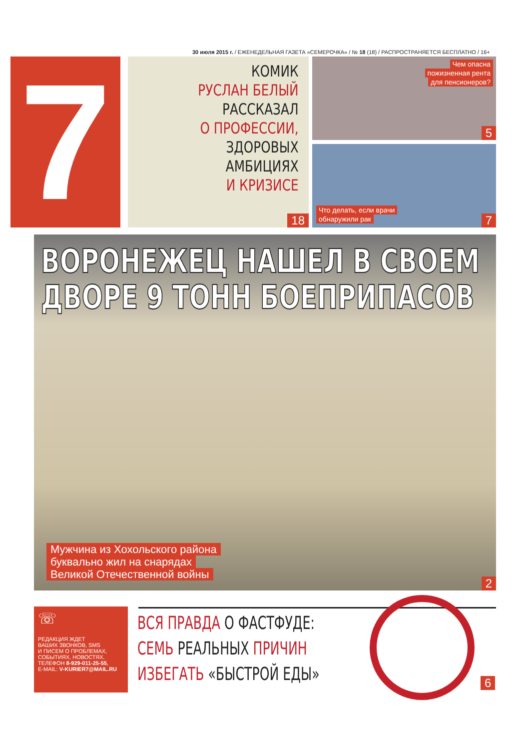30 июля 2015 г. / ЕЖЕНЕДЕЛЬНАЯ ГАЗЕТА «СЕМЕРОЧКА» / № 18 (18) / РАСПРОСТРАНЯЕТСЯ БЕСПЛАТНО / 16+
7
КОМИК
РУСЛАН БЕЛЫЙ
РАССКАЗАЛ
О ПРОФЕССИИ,
ЗДОРОВЫХ
АМБИЦИЯХ
И КРИЗИСЕ
18
Чем опасна
пожизненная рента
для пенсионеров?
5
Что делать, если врачи
обнаружили рак
7
ВОРОНЕЖЕЦ НАШЕЛ В СВОЕМ
ДВОРЕ 9 ТОНН БОЕПРИПАСОВ
Мужчина из Хохольского района
буквально жил на снарядах
Великой Отечественной войны
2
☏
РЕДАКЦИЯ ЖДЕТ
ВАШИХ ЗВОНКОВ, SMS
И ПИСЕМ О ПРОБЛЕМАХ,
СОБЫТИЯХ, НОВОСТЯХ.
ТЕЛЕФОН 8-929-011-25-55,
E-MAIL: V-KURIER7@MAIL.RU
ВСЯ ПРАВДА О ФАСТФУДЕ:
СЕМЬ РЕАЛЬНЫХ ПРИЧИН
ИЗБЕГАТЬ «БЫСТРОЙ ЕДЫ»
6